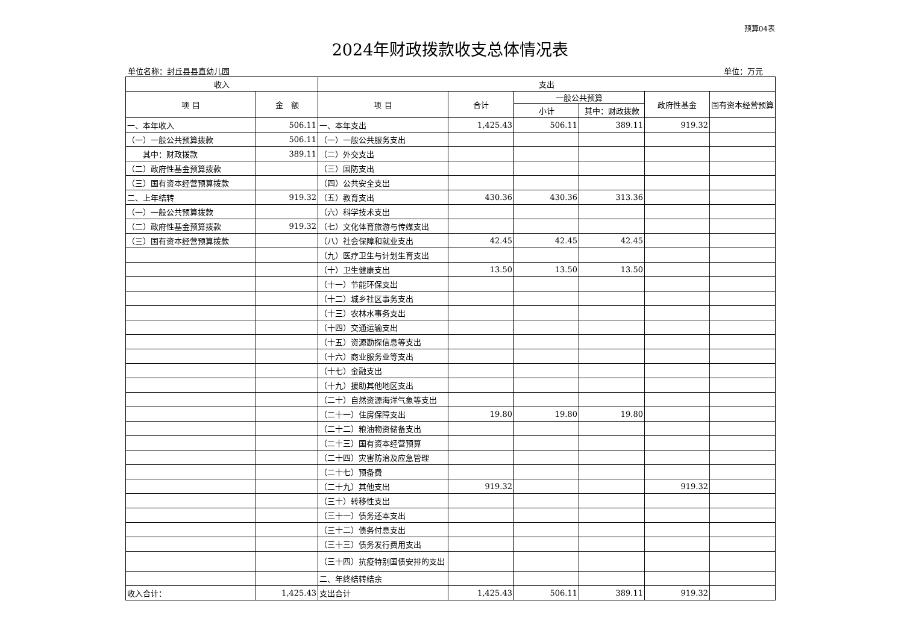预算04表
2024年财政拨款收支总体情况表
单位名称：封丘县县直幼儿园 单位：万元
| 收入 | | 支出 | | | | | |
| --- | --- | --- | --- | --- | --- | --- | --- |
| 项 目 | 金 额 | 项 目 | 合计 | 一般公共预算 | | 政府性基金 | 国有资本经营预算 |
| | | | | 小计 | 其中：财政拨款 | | |
| 一、本年收入 | 506.11 | 一、本年支出 | 1,425.43 | 506.11 | 389.11 | 919.32 | |
| （一）一般公共预算拨款 | 506.11 | （一）一般公共服务支出 | | | | | |
| 其中：财政拨款 | 389.11 | （二）外交支出 | | | | | |
| （二）政府性基金预算拨款 | | （三）国防支出 | | | | | |
| （三）国有资本经营预算拨款 | | （四）公共安全支出 | | | | | |
| 二、上年结转 | 919.32 | （五）教育支出 | 430.36 | 430.36 | 313.36 | | |
| （一）一般公共预算拨款 | | （六）科学技术支出 | | | | | |
| （二）政府性基金预算拨款 | 919.32 | （七）文化体育旅游与传媒支出 | | | | | |
| （三）国有资本经营预算拨款 | | （八）社会保障和就业支出 | 42.45 | 42.45 | 42.45 | | |
| | | （九）医疗卫生与计划生育支出 | | | | | |
| | | （十）卫生健康支出 | 13.50 | 13.50 | 13.50 | | |
| | | （十一）节能环保支出 | | | | | |
| | | （十二）城乡社区事务支出 | | | | | |
| | | （十三）农林水事务支出 | | | | | |
| | | （十四）交通运输支出 | | | | | |
| | | （十五）资源勘探信息等支出 | | | | | |
| | | （十六）商业服务业等支出 | | | | | |
| | | （十七）金融支出 | | | | | |
| | | （十九）援助其他地区支出 | | | | | |
| | | （二十）自然资源海洋气象等支出 | | | | | |
| | | （二十一）住房保障支出 | 19.80 | 19.80 | 19.80 | | |
| | | （二十二）粮油物资储备支出 | | | | | |
| | | （二十三）国有资本经营预算 | | | | | |
| | | （二十四）灾害防治及应急管理 | | | | | |
| | | （二十七）预备费 | | | | | |
| | | （二十九）其他支出 | 919.32 | | | 919.32 | |
| | | （三十）转移性支出 | | | | | |
| | | （三十一）债务还本支出 | | | | | |
| | | （三十二）债务付息支出 | | | | | |
| | | （三十三）债务发行费用支出 | | | | | |
| | | （三十四）抗疫特别国债安排的支出 | | | | | |
| | | 二、年终结转结余 | | | | | |
| 收入合计： | 1,425.43 | 支出合计 | 1,425.43 | 506.11 | 389.11 | 919.32 | |